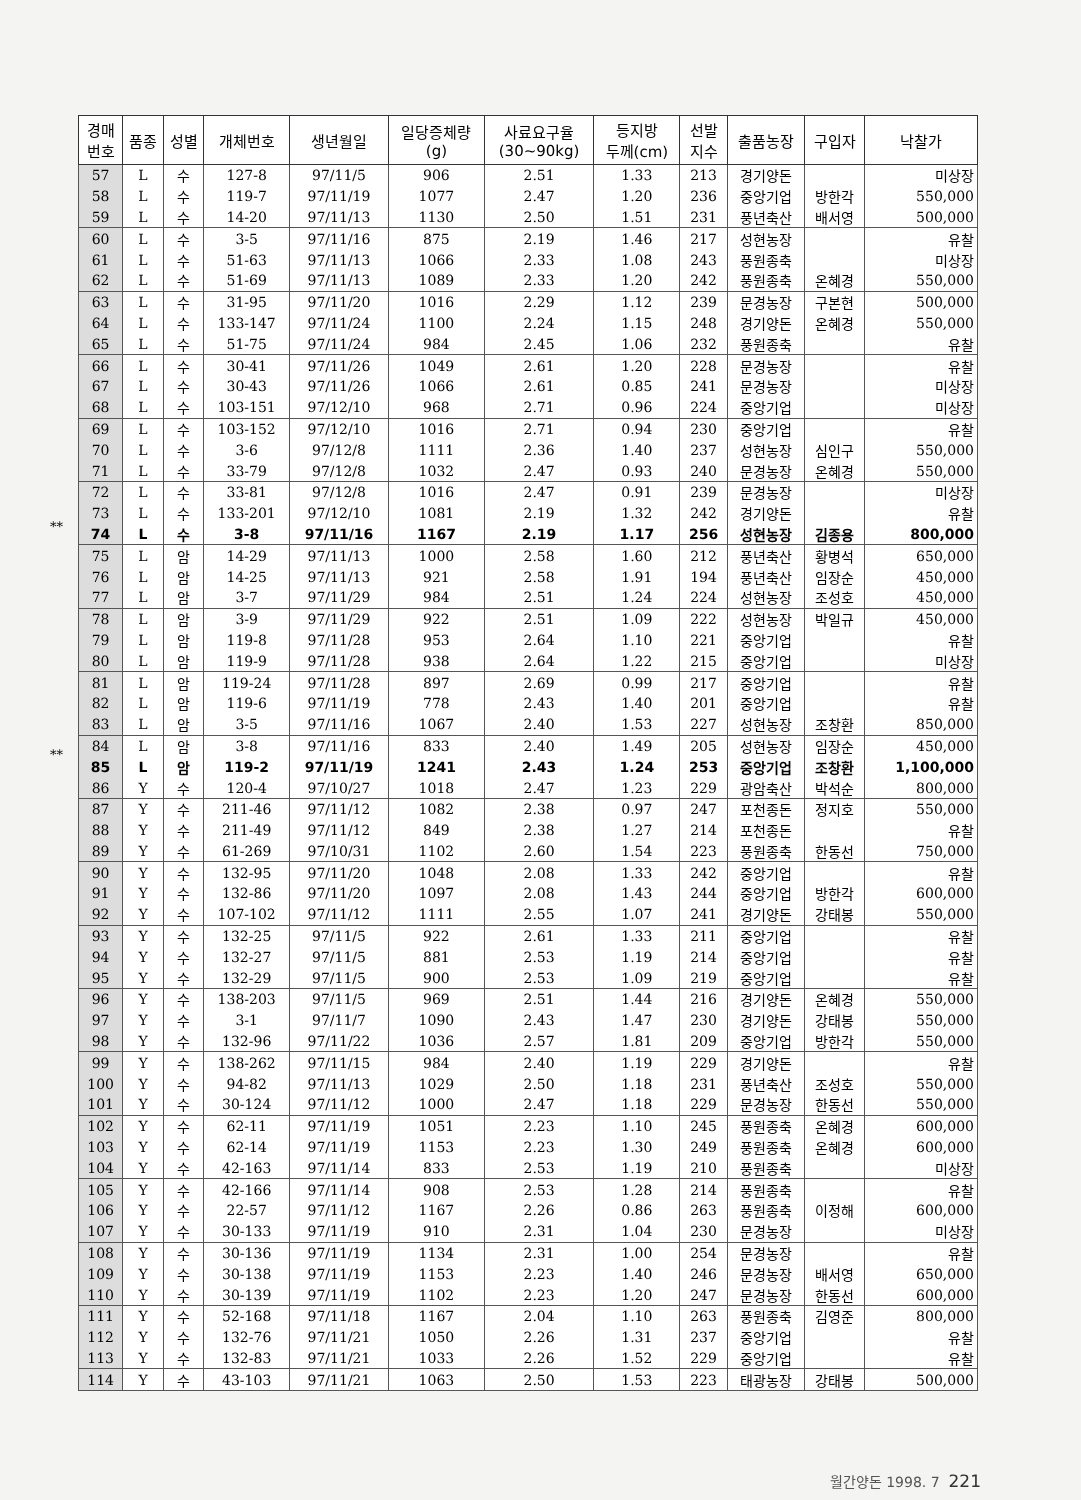**
**
| 경매 번호 | 품종 | 성별 | 개체번호 | 생년월일 | 일당증체량 (g) | 사료요구율 (30~90kg) | 등지방 두께(cm) | 선발 지수 | 출품농장 | 구입자 | 낙찰가 |
| --- | --- | --- | --- | --- | --- | --- | --- | --- | --- | --- | --- |
| 57 | L | 수 | 127-8 | 97/11/5 | 906 | 2.51 | 1.33 | 213 | 경기양돈 | | 미상장 |
| 58 | L | 수 | 119-7 | 97/11/19 | 1077 | 2.47 | 1.20 | 236 | 중앙기업 | 방한각 | 550,000 |
| 59 | L | 수 | 14-20 | 97/11/13 | 1130 | 2.50 | 1.51 | 231 | 풍년축산 | 배서영 | 500,000 |
| 60 | L | 수 | 3-5 | 97/11/16 | 875 | 2.19 | 1.46 | 217 | 성현농장 | | 유찰 |
| 61 | L | 수 | 51-63 | 97/11/13 | 1066 | 2.33 | 1.08 | 243 | 풍원종축 | | 미상장 |
| 62 | L | 수 | 51-69 | 97/11/13 | 1089 | 2.33 | 1.20 | 242 | 풍원종축 | 온혜경 | 550,000 |
| 63 | L | 수 | 31-95 | 97/11/20 | 1016 | 2.29 | 1.12 | 239 | 문경농장 | 구본현 | 500,000 |
| 64 | L | 수 | 133-147 | 97/11/24 | 1100 | 2.24 | 1.15 | 248 | 경기양돈 | 온혜경 | 550,000 |
| 65 | L | 수 | 51-75 | 97/11/24 | 984 | 2.45 | 1.06 | 232 | 풍원종축 | | 유찰 |
| 66 | L | 수 | 30-41 | 97/11/26 | 1049 | 2.61 | 1.20 | 228 | 문경농장 | | 유찰 |
| 67 | L | 수 | 30-43 | 97/11/26 | 1066 | 2.61 | 0.85 | 241 | 문경농장 | | 미상장 |
| 68 | L | 수 | 103-151 | 97/12/10 | 968 | 2.71 | 0.96 | 224 | 중앙기업 | | 미상장 |
| 69 | L | 수 | 103-152 | 97/12/10 | 1016 | 2.71 | 0.94 | 230 | 중앙기업 | | 유찰 |
| 70 | L | 수 | 3-6 | 97/12/8 | 1111 | 2.36 | 1.40 | 237 | 성현농장 | 심인구 | 550,000 |
| 71 | L | 수 | 33-79 | 97/12/8 | 1032 | 2.47 | 0.93 | 240 | 문경농장 | 온혜경 | 550,000 |
| 72 | L | 수 | 33-81 | 97/12/8 | 1016 | 2.47 | 0.91 | 239 | 문경농장 | | 미상장 |
| 73 | L | 수 | 133-201 | 97/12/10 | 1081 | 2.19 | 1.32 | 242 | 경기양돈 | | 유찰 |
| 74 | L | 수 | 3-8 | 97/11/16 | 1167 | 2.19 | 1.17 | 256 | 성현농장 | 김종용 | 800,000 |
| 75 | L | 암 | 14-29 | 97/11/13 | 1000 | 2.58 | 1.60 | 212 | 풍년축산 | 황병석 | 650,000 |
| 76 | L | 암 | 14-25 | 97/11/13 | 921 | 2.58 | 1.91 | 194 | 풍년축산 | 임장순 | 450,000 |
| 77 | L | 암 | 3-7 | 97/11/29 | 984 | 2.51 | 1.24 | 224 | 성현농장 | 조성호 | 450,000 |
| 78 | L | 암 | 3-9 | 97/11/29 | 922 | 2.51 | 1.09 | 222 | 성현농장 | 박일규 | 450,000 |
| 79 | L | 암 | 119-8 | 97/11/28 | 953 | 2.64 | 1.10 | 221 | 중앙기업 | | 유찰 |
| 80 | L | 암 | 119-9 | 97/11/28 | 938 | 2.64 | 1.22 | 215 | 중앙기업 | | 미상장 |
| 81 | L | 암 | 119-24 | 97/11/28 | 897 | 2.69 | 0.99 | 217 | 중앙기업 | | 유찰 |
| 82 | L | 암 | 119-6 | 97/11/19 | 778 | 2.43 | 1.40 | 201 | 중앙기업 | | 유찰 |
| 83 | L | 암 | 3-5 | 97/11/16 | 1067 | 2.40 | 1.53 | 227 | 성현농장 | 조창환 | 850,000 |
| 84 | L | 암 | 3-8 | 97/11/16 | 833 | 2.40 | 1.49 | 205 | 성현농장 | 임장순 | 450,000 |
| 85 | L | 암 | 119-2 | 97/11/19 | 1241 | 2.43 | 1.24 | 253 | 중앙기업 | 조창환 | 1,100,000 |
| 86 | Y | 수 | 120-4 | 97/10/27 | 1018 | 2.47 | 1.23 | 229 | 광암축산 | 박석순 | 800,000 |
| 87 | Y | 수 | 211-46 | 97/11/12 | 1082 | 2.38 | 0.97 | 247 | 포천종돈 | 정지호 | 550,000 |
| 88 | Y | 수 | 211-49 | 97/11/12 | 849 | 2.38 | 1.27 | 214 | 포천종돈 | | 유찰 |
| 89 | Y | 수 | 61-269 | 97/10/31 | 1102 | 2.60 | 1.54 | 223 | 풍원종축 | 한동선 | 750,000 |
| 90 | Y | 수 | 132-95 | 97/11/20 | 1048 | 2.08 | 1.33 | 242 | 중앙기업 | | 유찰 |
| 91 | Y | 수 | 132-86 | 97/11/20 | 1097 | 2.08 | 1.43 | 244 | 중앙기업 | 방한각 | 600,000 |
| 92 | Y | 수 | 107-102 | 97/11/12 | 1111 | 2.55 | 1.07 | 241 | 경기양돈 | 강태봉 | 550,000 |
| 93 | Y | 수 | 132-25 | 97/11/5 | 922 | 2.61 | 1.33 | 211 | 중앙기업 | | 유찰 |
| 94 | Y | 수 | 132-27 | 97/11/5 | 881 | 2.53 | 1.19 | 214 | 중앙기업 | | 유찰 |
| 95 | Y | 수 | 132-29 | 97/11/5 | 900 | 2.53 | 1.09 | 219 | 중앙기업 | | 유찰 |
| 96 | Y | 수 | 138-203 | 97/11/5 | 969 | 2.51 | 1.44 | 216 | 경기양돈 | 온혜경 | 550,000 |
| 97 | Y | 수 | 3-1 | 97/11/7 | 1090 | 2.43 | 1.47 | 230 | 경기양돈 | 강태봉 | 550,000 |
| 98 | Y | 수 | 132-96 | 97/11/22 | 1036 | 2.57 | 1.81 | 209 | 중앙기업 | 방한각 | 550,000 |
| 99 | Y | 수 | 138-262 | 97/11/15 | 984 | 2.40 | 1.19 | 229 | 경기양돈 | | 유찰 |
| 100 | Y | 수 | 94-82 | 97/11/13 | 1029 | 2.50 | 1.18 | 231 | 풍년축산 | 조성호 | 550,000 |
| 101 | Y | 수 | 30-124 | 97/11/12 | 1000 | 2.47 | 1.18 | 229 | 문경농장 | 한동선 | 550,000 |
| 102 | Y | 수 | 62-11 | 97/11/19 | 1051 | 2.23 | 1.10 | 245 | 풍원종축 | 온혜경 | 600,000 |
| 103 | Y | 수 | 62-14 | 97/11/19 | 1153 | 2.23 | 1.30 | 249 | 풍원종축 | 온혜경 | 600,000 |
| 104 | Y | 수 | 42-163 | 97/11/14 | 833 | 2.53 | 1.19 | 210 | 풍원종축 | | 미상장 |
| 105 | Y | 수 | 42-166 | 97/11/14 | 908 | 2.53 | 1.28 | 214 | 풍원종축 | | 유찰 |
| 106 | Y | 수 | 22-57 | 97/11/12 | 1167 | 2.26 | 0.86 | 263 | 풍원종축 | 이정해 | 600,000 |
| 107 | Y | 수 | 30-133 | 97/11/19 | 910 | 2.31 | 1.04 | 230 | 문경농장 | | 미상장 |
| 108 | Y | 수 | 30-136 | 97/11/19 | 1134 | 2.31 | 1.00 | 254 | 문경농장 | | 유찰 |
| 109 | Y | 수 | 30-138 | 97/11/19 | 1153 | 2.23 | 1.40 | 246 | 문경농장 | 배서영 | 650,000 |
| 110 | Y | 수 | 30-139 | 97/11/19 | 1102 | 2.23 | 1.20 | 247 | 문경농장 | 한동선 | 600,000 |
| 111 | Y | 수 | 52-168 | 97/11/18 | 1167 | 2.04 | 1.10 | 263 | 풍원종축 | 김영준 | 800,000 |
| 112 | Y | 수 | 132-76 | 97/11/21 | 1050 | 2.26 | 1.31 | 237 | 중앙기업 | | 유찰 |
| 113 | Y | 수 | 132-83 | 97/11/21 | 1033 | 2.26 | 1.52 | 229 | 중앙기업 | | 유찰 |
| 114 | Y | 수 | 43-103 | 97/11/21 | 1063 | 2.50 | 1.53 | 223 | 태광농장 | 강태봉 | 500,000 |
월간양돈 1998. 7 221